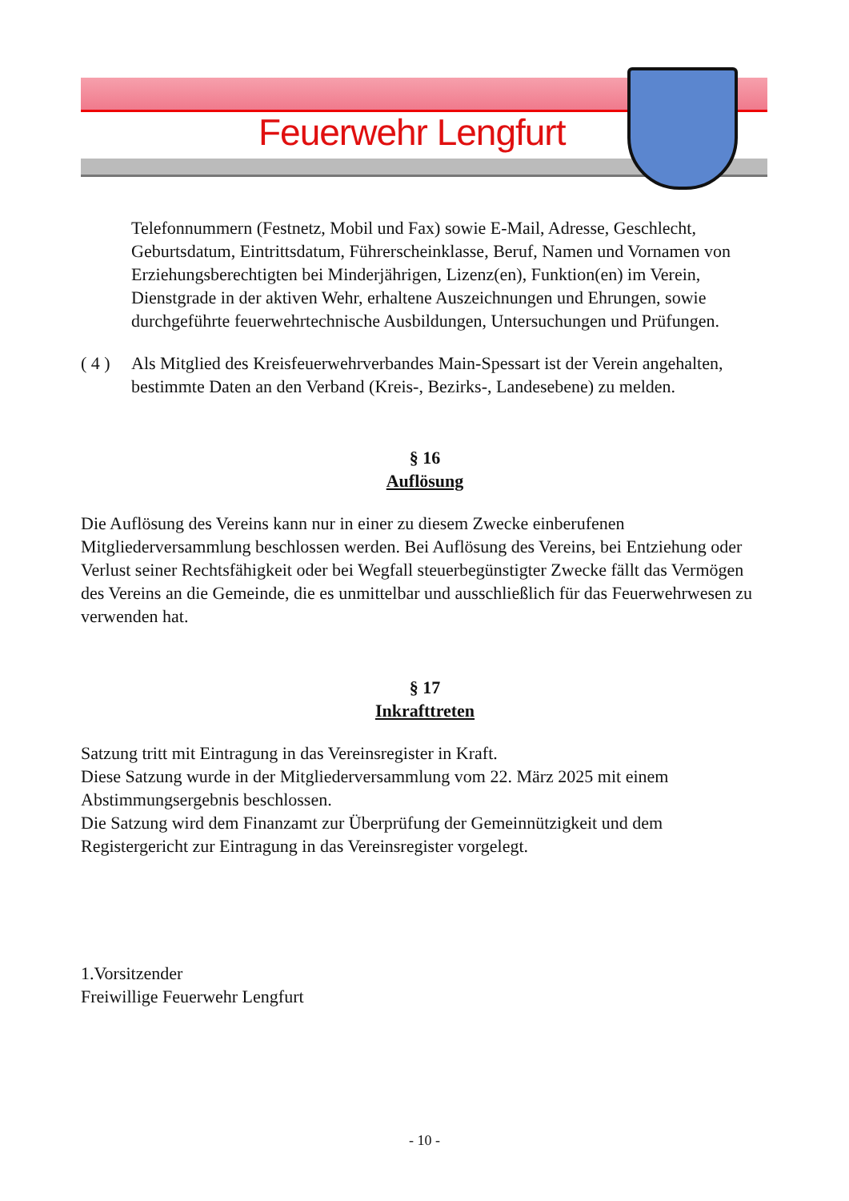Feuerwehr Lengfurt
Telefonnummern (Festnetz, Mobil und Fax) sowie E-Mail, Adresse, Geschlecht, Geburtsdatum, Eintrittsdatum, Führerscheinklasse, Beruf, Namen und Vornamen von Erziehungsberechtigten bei Minderjährigen, Lizenz(en), Funktion(en) im Verein, Dienstgrade in der aktiven Wehr, erhaltene Auszeichnungen und Ehrungen, sowie durchgeführte feuerwehrtechnische Ausbildungen, Untersuchungen und Prüfungen.
( 4 )
Als Mitglied des Kreisfeuerwehrverbandes Main-Spessart ist der Verein angehalten, bestimmte Daten an den Verband (Kreis-, Bezirks-, Landesebene) zu melden.
§ 16
Auflösung
Die Auflösung des Vereins kann nur in einer zu diesem Zwecke einberufenen Mitgliederversammlung beschlossen werden. Bei Auflösung des Vereins, bei Entziehung oder Verlust seiner Rechtsfähigkeit oder bei Wegfall steuerbegünstigter Zwecke fällt das Vermögen des Vereins an die Gemeinde, die es unmittelbar und ausschließlich für das Feuerwehrwesen zu verwenden hat.
§ 17
Inkrafttreten
Satzung tritt mit Eintragung in das Vereinsregister in Kraft.
Diese Satzung wurde in der Mitgliederversammlung vom 22. März 2025 mit einem Abstimmungsergebnis beschlossen.
Die Satzung wird dem Finanzamt zur Überprüfung der Gemeinnützigkeit und dem Registergericht zur Eintragung in das Vereinsregister vorgelegt.
1.Vorsitzender
Freiwillige Feuerwehr Lengfurt
- 10 -